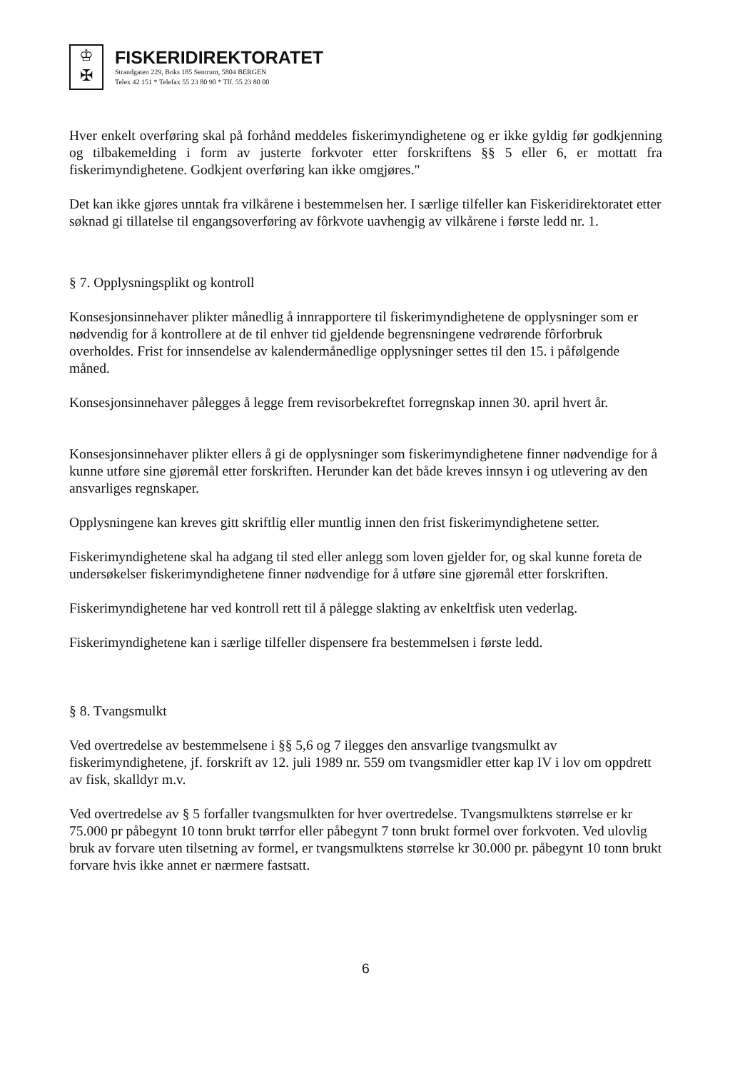♔
✠
FISKERIDIREKTORATET
Strandgaten 229, Boks 185 Sentrum, 5804 BERGEN
Telex 42 151 * Telefax 55 23 80 90 * Tlf. 55 23 80 00
Hver enkelt overføring skal på forhånd meddeles fiskerimyndighetene og er ikke gyldig før godkjenning og tilbakemelding i form av justerte forkvoter etter forskriftens §§ 5 eller 6, er mottatt fra fiskerimyndighetene. Godkjent overføring kan ikke omgjøres."
Det kan ikke gjøres unntak fra vilkårene i bestemmelsen her. I særlige tilfeller kan Fiskeridirektoratet etter søknad gi tillatelse til engangsoverføring av fôrkvote uavhengig av vilkårene i første ledd nr. 1.
§ 7. Opplysningsplikt og kontroll
Konsesjonsinnehaver plikter månedlig å innrapportere til fiskerimyndighetene de opplysninger som er nødvendig for å kontrollere at de til enhver tid gjeldende begrensningene vedrørende fôrforbruk overholdes. Frist for innsendelse av kalendermånedlige opplysninger settes til den 15. i påfølgende måned.
Konsesjonsinnehaver pålegges å legge frem revisorbekreftet forregnskap innen 30. april hvert år.
Konsesjonsinnehaver plikter ellers å gi de opplysninger som fiskerimyndighetene finner nødvendige for å kunne utføre sine gjøremål etter forskriften. Herunder kan det både kreves innsyn i og utlevering av den ansvarliges regnskaper.
Opplysningene kan kreves gitt skriftlig eller muntlig innen den frist fiskerimyndighetene setter.
Fiskerimyndighetene skal ha adgang til sted eller anlegg som loven gjelder for, og skal kunne foreta de undersøkelser fiskerimyndighetene finner nødvendige for å utføre sine gjøremål etter forskriften.
Fiskerimyndighetene har ved kontroll rett til å pålegge slakting av enkeltfisk uten vederlag.
Fiskerimyndighetene kan i særlige tilfeller dispensere fra bestemmelsen i første ledd.
§ 8. Tvangsmulkt
Ved overtredelse av bestemmelsene i §§ 5,6 og 7 ilegges den ansvarlige tvangsmulkt av fiskerimyndighetene, jf. forskrift av 12. juli 1989 nr. 559 om tvangsmidler etter kap IV i lov om oppdrett av fisk, skalldyr m.v.
Ved overtredelse av § 5 forfaller tvangsmulkten for hver overtredelse. Tvangsmulktens størrelse er kr 75.000 pr påbegynt 10 tonn brukt tørrfor eller påbegynt 7 tonn brukt formel over forkvoten. Ved ulovlig bruk av forvare uten tilsetning av formel, er tvangsmulktens størrelse kr 30.000 pr. påbegynt 10 tonn brukt forvare hvis ikke annet er nærmere fastsatt.
6